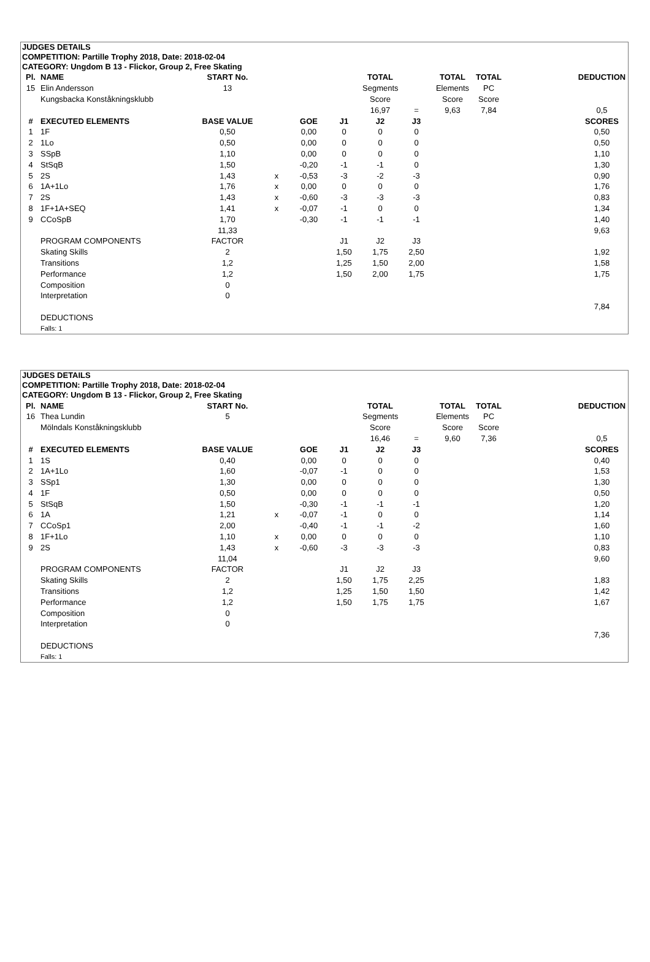JUDGES DETAILS
COMPETITION: Partille Trophy 2018, Date: 2018-02-04
CATEGORY: Ungdom B 13 - Flickor, Group 2, Free Skating
| Pl. | NAME | START No. | | | | TOTAL | | TOTAL | TOTAL | | DEDUCTION |
| 15 | Elin Andersson | 13 | | | | Segments | | Elements | PC | | |
| | Kungsbacka Konståkningsklubb | | | | | Score | | Score | Score | | |
| | | | | | | 16,97 | = | 9,63 | 7,84 | | 0,5 |
| # | EXECUTED ELEMENTS | BASE VALUE | | GOE | J1 | J2 | J3 | | | | SCORES |
| 1 | 1F | 0,50 | | 0,00 | 0 | 0 | 0 | | | | 0,50 |
| 2 | 1Lo | 0,50 | | 0,00 | 0 | 0 | 0 | | | | 0,50 |
| 3 | SSpB | 1,10 | | 0,00 | 0 | 0 | 0 | | | | 1,10 |
| 4 | StSqB | 1,50 | | -0,20 | -1 | -1 | 0 | | | | 1,30 |
| 5 | 2S | 1,43 | x | -0,53 | -3 | -2 | -3 | | | | 0,90 |
| 6 | 1A+1Lo | 1,76 | x | 0,00 | 0 | 0 | 0 | | | | 1,76 |
| 7 | 2S | 1,43 | x | -0,60 | -3 | -3 | -3 | | | | 0,83 |
| 8 | 1F+1A+SEQ | 1,41 | x | -0,07 | -1 | 0 | 0 | | | | 1,34 |
| 9 | CCoSpB | 1,70 | | -0,30 | -1 | -1 | -1 | | | | 1,40 |
| | | 11,33 | | | | | | | | | 9,63 |
| | PROGRAM COMPONENTS | FACTOR | | | J1 | J2 | J3 | | | | |
| | Skating Skills | 2 | | | 1,50 | 1,75 | 2,50 | | | | 1,92 |
| | Transitions | 1,2 | | | 1,25 | 1,50 | 2,00 | | | | 1,58 |
| | Performance | 1,2 | | | 1,50 | 2,00 | 1,75 | | | | 1,75 |
| | Composition | 0 | | | | | | | | | |
| | Interpretation | 0 | | | | | | | | | |
| | | | | | | | | | | | 7,84 |
| | DEDUCTIONS | | | | | | | | | | |
| | Falls: 1 | | | | | | | | | | |
JUDGES DETAILS
COMPETITION: Partille Trophy 2018, Date: 2018-02-04
CATEGORY: Ungdom B 13 - Flickor, Group 2, Free Skating
| Pl. | NAME | START No. | | | | TOTAL | | TOTAL | TOTAL | | DEDUCTION |
| 16 | Thea Lundin | 5 | | | | Segments | | Elements | PC | | |
| | Mölndals Konståkningsklubb | | | | | Score | | Score | Score | | |
| | | | | | | 16,46 | = | 9,60 | 7,36 | | 0,5 |
| # | EXECUTED ELEMENTS | BASE VALUE | | GOE | J1 | J2 | J3 | | | | SCORES |
| 1 | 1S | 0,40 | | 0,00 | 0 | 0 | 0 | | | | 0,40 |
| 2 | 1A+1Lo | 1,60 | | -0,07 | -1 | 0 | 0 | | | | 1,53 |
| 3 | SSp1 | 1,30 | | 0,00 | 0 | 0 | 0 | | | | 1,30 |
| 4 | 1F | 0,50 | | 0,00 | 0 | 0 | 0 | | | | 0,50 |
| 5 | StSqB | 1,50 | | -0,30 | -1 | -1 | -1 | | | | 1,20 |
| 6 | 1A | 1,21 | x | -0,07 | -1 | 0 | 0 | | | | 1,14 |
| 7 | CCoSp1 | 2,00 | | -0,40 | -1 | -1 | -2 | | | | 1,60 |
| 8 | 1F+1Lo | 1,10 | x | 0,00 | 0 | 0 | 0 | | | | 1,10 |
| 9 | 2S | 1,43 | x | -0,60 | -3 | -3 | -3 | | | | 0,83 |
| | | 11,04 | | | | | | | | | 9,60 |
| | PROGRAM COMPONENTS | FACTOR | | | J1 | J2 | J3 | | | | |
| | Skating Skills | 2 | | | 1,50 | 1,75 | 2,25 | | | | 1,83 |
| | Transitions | 1,2 | | | 1,25 | 1,50 | 1,50 | | | | 1,42 |
| | Performance | 1,2 | | | 1,50 | 1,75 | 1,75 | | | | 1,67 |
| | Composition | 0 | | | | | | | | | |
| | Interpretation | 0 | | | | | | | | | |
| | | | | | | | | | | | 7,36 |
| | DEDUCTIONS | | | | | | | | | | |
| | Falls: 1 | | | | | | | | | | |